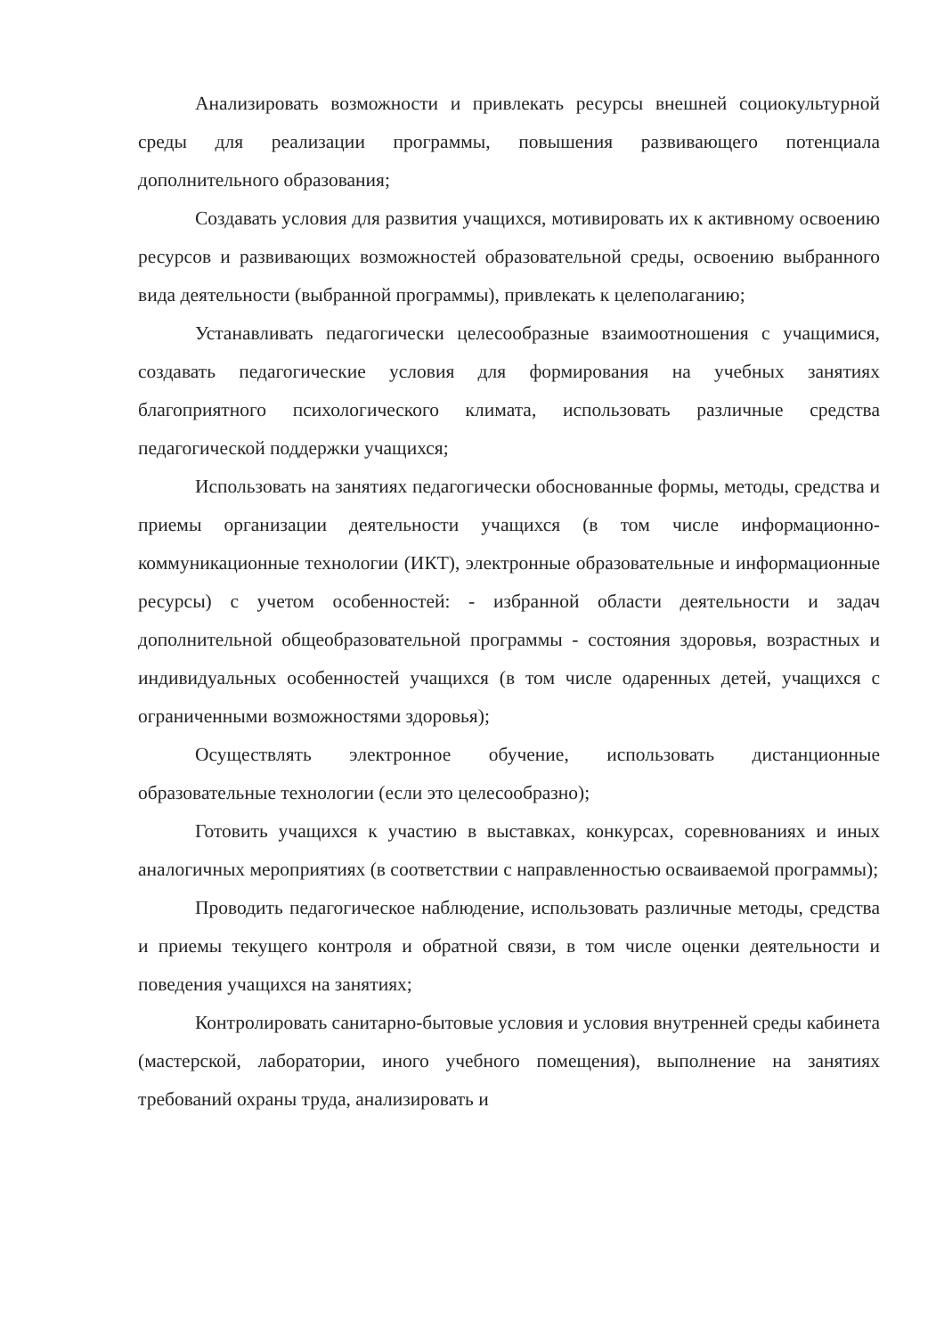Анализировать возможности и привлекать ресурсы внешней социокультурной среды для реализации программы, повышения развивающего потенциала дополнительного образования;
Создавать условия для развития учащихся, мотивировать их к активному освоению ресурсов и развивающих возможностей образовательной среды, освоению выбранного вида деятельности (выбранной программы), привлекать к целеполаганию;
Устанавливать педагогически целесообразные взаимоотношения с учащимися, создавать педагогические условия для формирования на учебных занятиях благоприятного психологического климата, использовать различные средства педагогической поддержки учащихся;
Использовать на занятиях педагогически обоснованные формы, методы, средства и приемы организации деятельности учащихся (в том числе информационно-коммуникационные технологии (ИКТ), электронные образовательные и информационные ресурсы) с учетом особенностей: - избранной области деятельности и задач дополнительной общеобразовательной программы - состояния здоровья, возрастных и индивидуальных особенностей учащихся (в том числе одаренных детей, учащихся с ограниченными возможностями здоровья);
Осуществлять электронное обучение, использовать дистанционные образовательные технологии (если это целесообразно);
Готовить учащихся к участию в выставках, конкурсах, соревнованиях и иных аналогичных мероприятиях (в соответствии с направленностью осваиваемой программы);
Проводить педагогическое наблюдение, использовать различные методы, средства и приемы текущего контроля и обратной связи, в том числе оценки деятельности и поведения учащихся на занятиях;
Контролировать санитарно-бытовые условия и условия внутренней среды кабинета (мастерской, лаборатории, иного учебного помещения), выполнение на занятиях требований охраны труда, анализировать и